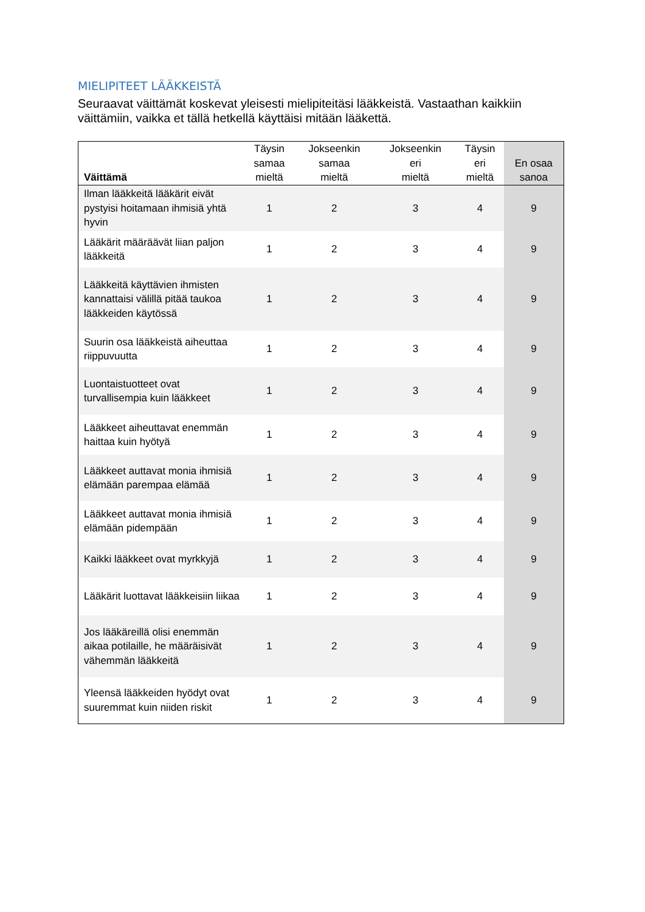MIELIPITEET LÄÄKKEISTÄ
Seuraavat väittämät koskevat yleisesti mielipiteitäsi lääkkeistä. Vastaathan kaikkiin väittämiin, vaikka et tällä hetkellä käyttäisi mitään lääkettä.
| Väittämä | Täysin samaa mieltä | Jokseenkin samaa mieltä | Jokseenkin eri mieltä | Täysin eri mieltä | En osaa sanoa |
| --- | --- | --- | --- | --- | --- |
| Ilman lääkkeitä lääkärit eivät pystyisi hoitamaan ihmisiä yhtä hyvin | 1 | 2 | 3 | 4 | 9 |
| Lääkärit määräävät liian paljon lääkkeitä | 1 | 2 | 3 | 4 | 9 |
| Lääkkeitä käyttävien ihmisten kannattaisi välillä pitää taukoa lääkkeiden käytössä | 1 | 2 | 3 | 4 | 9 |
| Suurin osa lääkkeistä aiheuttaa riippuvuutta | 1 | 2 | 3 | 4 | 9 |
| Luontaistuotteet ovat turvallisempia kuin lääkkeet | 1 | 2 | 3 | 4 | 9 |
| Lääkkeet aiheuttavat enemmän haittaa kuin hyötyä | 1 | 2 | 3 | 4 | 9 |
| Lääkkeet auttavat monia ihmisiä elämään parempaa elämää | 1 | 2 | 3 | 4 | 9 |
| Lääkkeet auttavat monia ihmisiä elämään pidempään | 1 | 2 | 3 | 4 | 9 |
| Kaikki lääkkeet ovat myrkkyjä | 1 | 2 | 3 | 4 | 9 |
| Lääkärit luottavat lääkkeisiin liikaa | 1 | 2 | 3 | 4 | 9 |
| Jos lääkäreillä olisi enemmän aikaa potilaille, he määräisivät vähemmän lääkkeitä | 1 | 2 | 3 | 4 | 9 |
| Yleensä lääkkeiden hyödyt ovat suuremmat kuin niiden riskit | 1 | 2 | 3 | 4 | 9 |